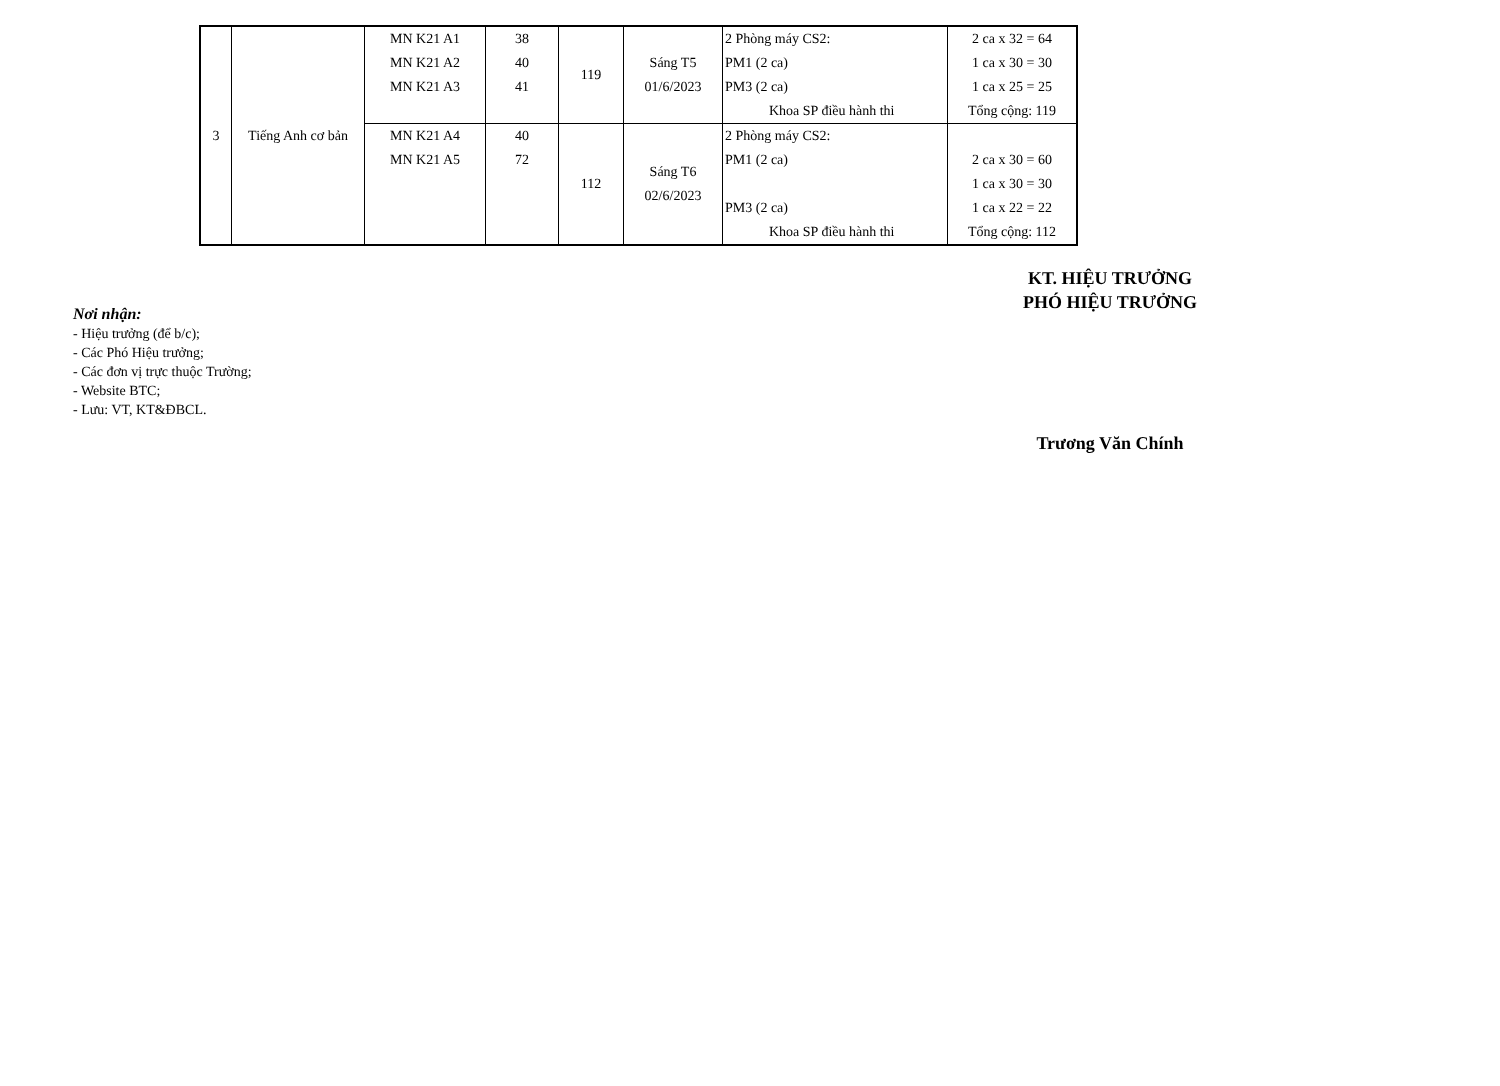| 3 | Tiếng Anh cơ bản | MN K21 A1 MN K21 A2 MN K21 A3 | 38 40 41 | 119 | Sáng T5 01/6/2023 | 2 Phòng máy CS2: PM1 (2 ca) PM3 (2 ca) Khoa SP điều hành thi | 2 ca x 32 = 64 1 ca x 30 = 30 1 ca x 25 = 25 Tổng cộng: 119 |
| | | MN K21 A4 MN K21 A5 | 40 72 | 112 | Sáng T6 02/6/2023 | 2 Phòng máy CS2: PM1 (2 ca) PM3 (2 ca) Khoa SP điều hành thi | 2 ca x 30 = 60 1 ca x 30 = 30 1 ca x 22 = 22 Tổng cộng: 112 |
KT. HIỆU TRƯỞNG
PHÓ HIỆU TRƯỞNG
Nơi nhận:
- Hiệu trưởng (để b/c);
- Các Phó Hiệu trưởng;
- Các đơn vị trực thuộc Trường;
- Website BTC;
- Lưu: VT, KT&ĐBCL.
Trương Văn Chính